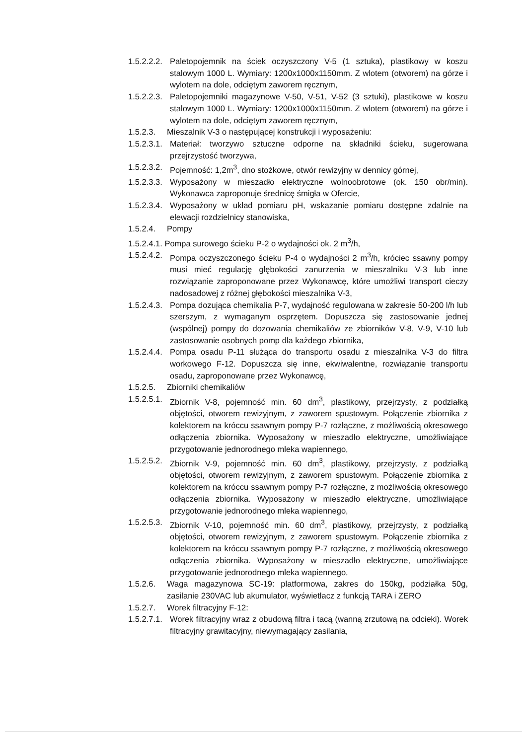1.5.2.2.2. Paletopojemnik na ściek oczyszczony V-5 (1 sztuka), plastikowy w koszu stalowym 1000 L. Wymiary: 1200x1000x1150mm. Z wlotem (otworem) na górze i wylotem na dole, odciętym zaworem ręcznym,
1.5.2.2.3. Paletopojemniki magazynowe V-50, V-51, V-52 (3 sztuki), plastikowe w koszu stalowym 1000 L. Wymiary: 1200x1000x1150mm. Z wlotem (otworem) na górze i wylotem na dole, odciętym zaworem ręcznym,
1.5.2.3. Mieszalnik V-3 o następującej konstrukcji i wyposażeniu:
1.5.2.3.1. Materiał: tworzywo sztuczne odporne na składniki ścieku, sugerowana przejrzystość tworzywa,
1.5.2.3.2. Pojemność: 1,2m<sup>3</sup>, dno stożkowe, otwór rewizyjny w dennicy górnej,
1.5.2.3.3. Wyposażony w mieszadło elektryczne wolnoobrotowe (ok. 150 obr/min). Wykonawca zaproponuje średnicę śmigła w Ofercie,
1.5.2.3.4. Wyposażony w układ pomiaru pH, wskazanie pomiaru dostępne zdalnie na elewacji rozdzielnicy stanowiska,
1.5.2.4. Pompy
1.5.2.4.1. Pompa surowego ścieku P-2 o wydajności ok. 2 m<sup>3</sup>/h,
1.5.2.4.2. Pompa oczyszczonego ścieku P-4 o wydajności 2 m<sup>3</sup>/h, króciec ssawny pompy musi mieć regulację głębokości zanurzenia w mieszalniku V-3 lub inne rozwiązanie zaproponowane przez Wykonawcę, które umożliwi transport cieczy nadosadowej z różnej głębokości mieszalnika V-3,
1.5.2.4.3. Pompa dozująca chemikalia P-7, wydajność regulowana w zakresie 50-200 l/h lub szerszym, z wymaganym osprzętem. Dopuszcza się zastosowanie jednej (wspólnej) pompy do dozowania chemikaliów ze zbiorników V-8, V-9, V-10 lub zastosowanie osobnych pomp dla każdego zbiornika,
1.5.2.4.4. Pompa osadu P-11 służąca do transportu osadu z mieszalnika V-3 do filtra workowego F-12. Dopuszcza się inne, ekwiwalentne, rozwiązanie transportu osadu, zaproponowane przez Wykonawcę,
1.5.2.5. Zbiorniki chemikaliów
1.5.2.5.1. Zbiornik V-8, pojemność min. 60 dm<sup>3</sup>, plastikowy, przejrzysty, z podziałką objętości, otworem rewizyjnym, z zaworem spustowym. Połączenie zbiornika z kolektorem na króccu ssawnym pompy P-7 rozłączne, z możliwością okresowego odłączenia zbiornika. Wyposażony w mieszadło elektryczne, umożliwiające przygotowanie jednorodnego mleka wapiennego,
1.5.2.5.2. Zbiornik V-9, pojemność min. 60 dm<sup>3</sup>, plastikowy, przejrzysty, z podziałką objętości, otworem rewizyjnym, z zaworem spustowym. Połączenie zbiornika z kolektorem na króccu ssawnym pompy P-7 rozłączne, z możliwością okresowego odłączenia zbiornika. Wyposażony w mieszadło elektryczne, umożliwiające przygotowanie jednorodnego mleka wapiennego,
1.5.2.5.3. Zbiornik V-10, pojemność min. 60 dm<sup>3</sup>, plastikowy, przejrzysty, z podziałką objętości, otworem rewizyjnym, z zaworem spustowym. Połączenie zbiornika z kolektorem na króccu ssawnym pompy P-7 rozłączne, z możliwością okresowego odłączenia zbiornika. Wyposażony w mieszadło elektryczne, umożliwiające przygotowanie jednorodnego mleka wapiennego,
1.5.2.6. Waga magazynowa SC-19: platformowa, zakres do 150kg, podziałka 50g, zasilanie 230VAC lub akumulator, wyświetlacz z funkcją TARA i ZERO
1.5.2.7. Worek filtracyjny F-12:
1.5.2.7.1. Worek filtracyjny wraz z obudową filtra i tacą (wanną zrzutową na odcieki). Worek filtracyjny grawitacyjny, niewymagający zasilania,